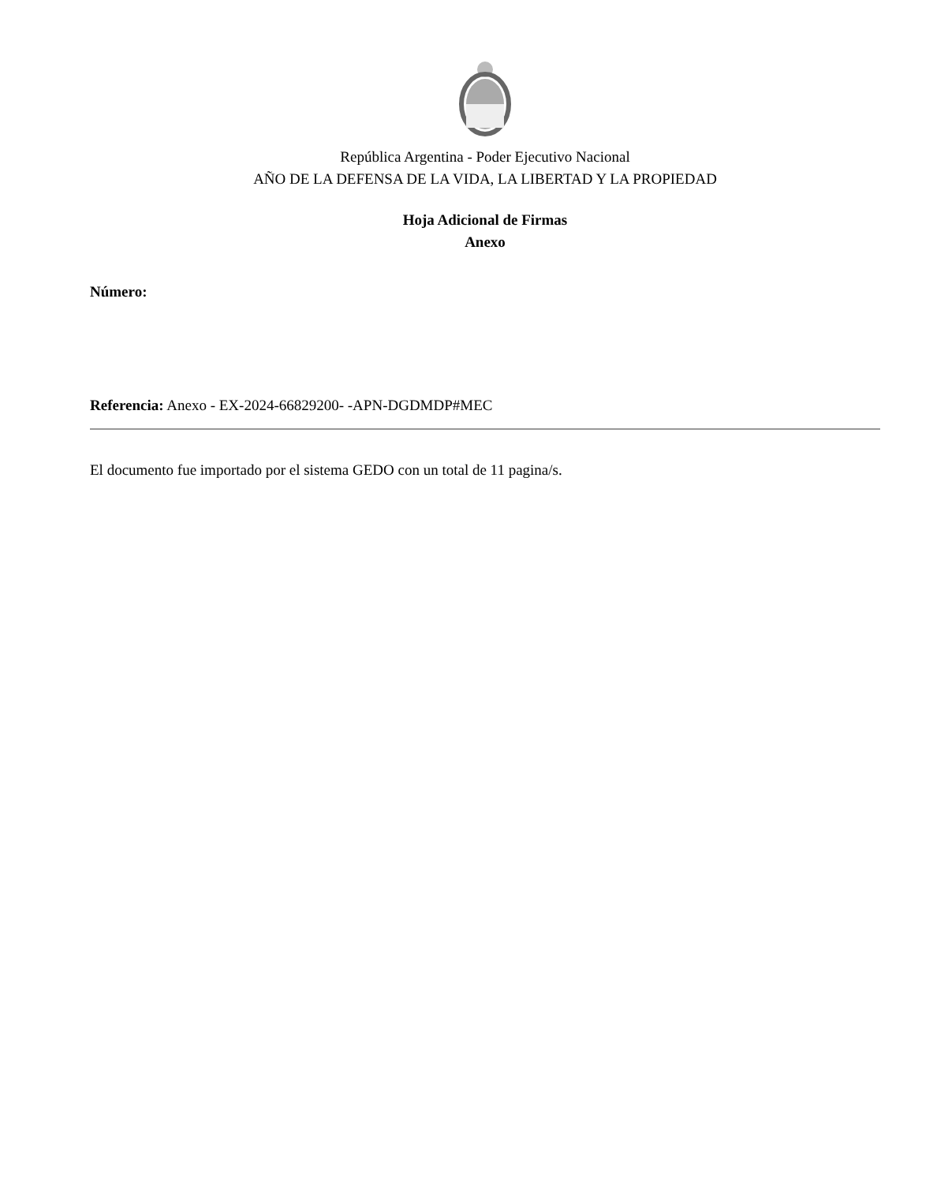República Argentina - Poder Ejecutivo Nacional
AÑO DE LA DEFENSA DE LA VIDA, LA LIBERTAD Y LA PROPIEDAD
Hoja Adicional de Firmas
Anexo
Número:
Referencia: Anexo - EX-2024-66829200- -APN-DGDMDP#MEC
El documento fue importado por el sistema GEDO con un total de 11 pagina/s.